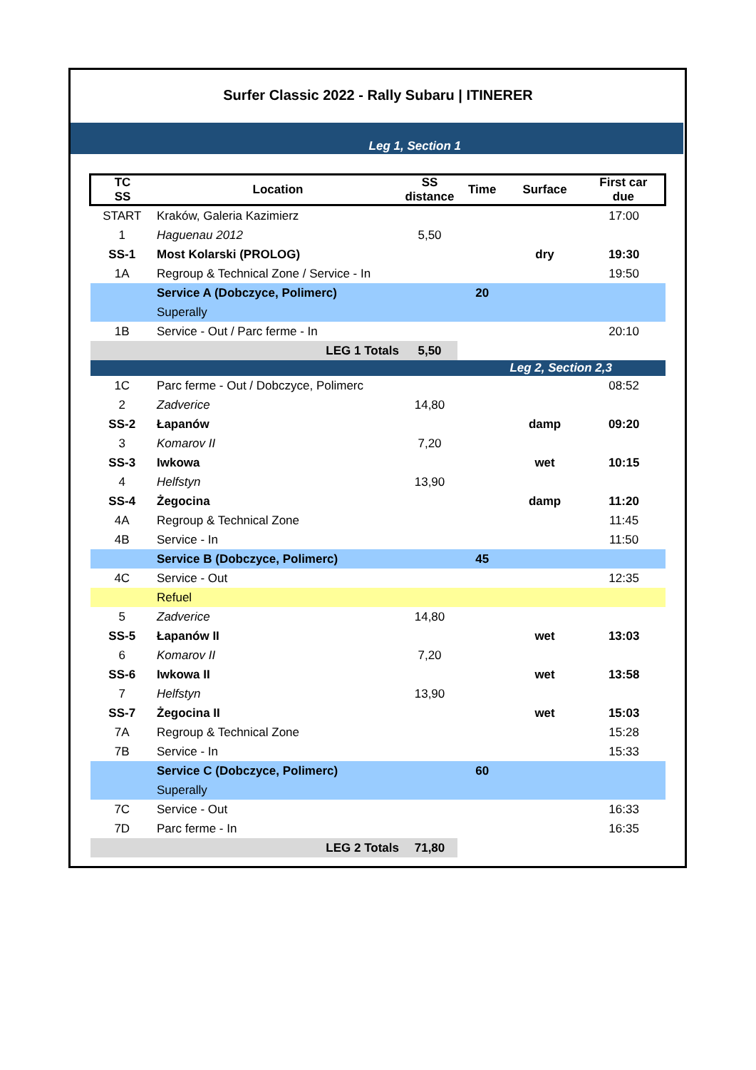Surfer Classic 2022 - Rally Subaru | ITINERER
| | | | | Leg 1, Section 1 | | |
| TC SS | Location | SS distance | Time | Surface | First car due |
| --- | --- | --- | --- | --- | --- |
| START | Kraków, Galeria Kazimierz | | | | 17:00 |
| 1 | Haguenau 2012 | 5,50 | | | |
| SS-1 | Most Kolarski (PROLOG) | | | dry | 19:30 |
| 1A | Regroup & Technical Zone / Service - In | | | | 19:50 |
| | Service A (Dobczyce, Polimerc) | | 20 | | |
| | Superally | | | | |
| 1B | Service - Out / Parc ferme - In | | | | 20:10 |
| | LEG 1 Totals | 5,50 | | | |
| | | | | Leg 2, Section 2,3 | |
| 1C | Parc ferme - Out / Dobczyce, Polimerc | | | | 08:52 |
| 2 | Zadverice | 14,80 | | | |
| SS-2 | Łapanów | | | damp | 09:20 |
| 3 | Komarov II | 7,20 | | | |
| SS-3 | Iwkowa | | | wet | 10:15 |
| 4 | Helfstyn | 13,90 | | | |
| SS-4 | Żegocina | | | damp | 11:20 |
| 4A | Regroup & Technical Zone | | | | 11:45 |
| 4B | Service - In | | | | 11:50 |
| | Service B (Dobczyce, Polimerc) | | 45 | | |
| 4C | Service - Out | | | | 12:35 |
| | Refuel | | | | |
| 5 | Zadverice | 14,80 | | | |
| SS-5 | Łapanów II | | | wet | 13:03 |
| 6 | Komarov II | 7,20 | | | |
| SS-6 | Iwkowa II | | | wet | 13:58 |
| 7 | Helfstyn | 13,90 | | | |
| SS-7 | Żegocina II | | | wet | 15:03 |
| 7A | Regroup & Technical Zone | | | | 15:28 |
| 7B | Service - In | | | | 15:33 |
| | Service C (Dobczyce, Polimerc) | | 60 | | |
| | Superally | | | | |
| 7C | Service - Out | | | | 16:33 |
| 7D | Parc ferme - In | | | | 16:35 |
| | LEG 2 Totals | 71,80 | | | |